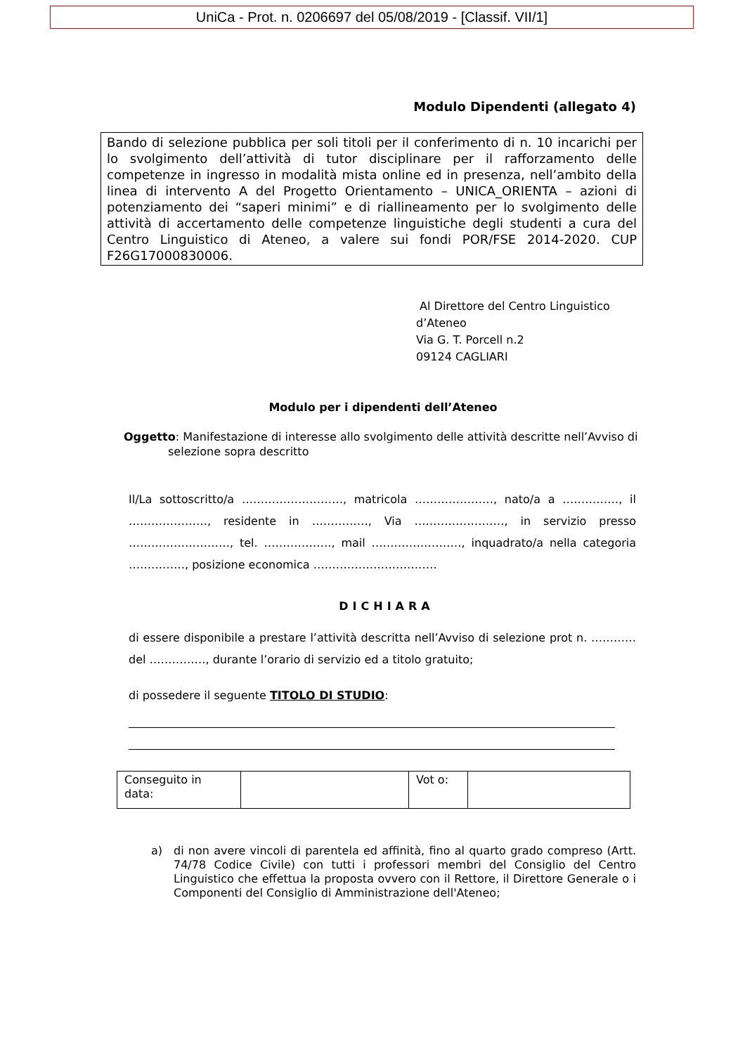UniCa - Prot. n. 0206697 del 05/08/2019 - [Classif. VII/1]
Modulo Dipendenti (allegato 4)
Bando di selezione pubblica per soli titoli per il conferimento di n. 10 incarichi per lo svolgimento dell’attività di tutor disciplinare per il rafforzamento delle competenze in ingresso in modalità mista online ed in presenza, nell’ambito della linea di intervento A del Progetto Orientamento – UNICA_ORIENTA – azioni di potenziamento dei “saperi minimi” e di riallineamento per lo svolgimento delle attività di accertamento delle competenze linguistiche degli studenti a cura del Centro Linguistico di Ateneo, a valere sui fondi POR/FSE 2014-2020. CUP F26G17000830006.
Al Direttore del Centro Linguistico
d’Ateneo
Via G. T. Porcell n.2
09124 CAGLIARI
Modulo per i dipendenti dell’Ateneo
Oggetto: Manifestazione di interesse allo svolgimento delle attività descritte nell’Avviso di selezione sopra descritto
Il/La sottoscritto/a ………………………, matricola …………………, nato/a a ……………, il …………………, residente in ……………, Via ……………………, in servizio presso ………………………, tel. ………………, mail ……………………, inquadrato/a nella categoria ……………, posizione economica ……………………………
DICHIARA
di essere disponibile a prestare l’attività descritta nell’Avviso di selezione prot n. ………… del ……………, durante l’orario di servizio ed a titolo gratuito;
di possedere il seguente TITOLO DI STUDIO:
| Conseguito in data: | | Vot o: | |
a) di non avere vincoli di parentela ed affinità, fino al quarto grado compreso (Artt. 74/78 Codice Civile) con tutti i professori membri del Consiglio del Centro Linguistico che effettua la proposta ovvero con il Rettore, il Direttore Generale o i Componenti del Consiglio di Amministrazione dell'Ateneo;